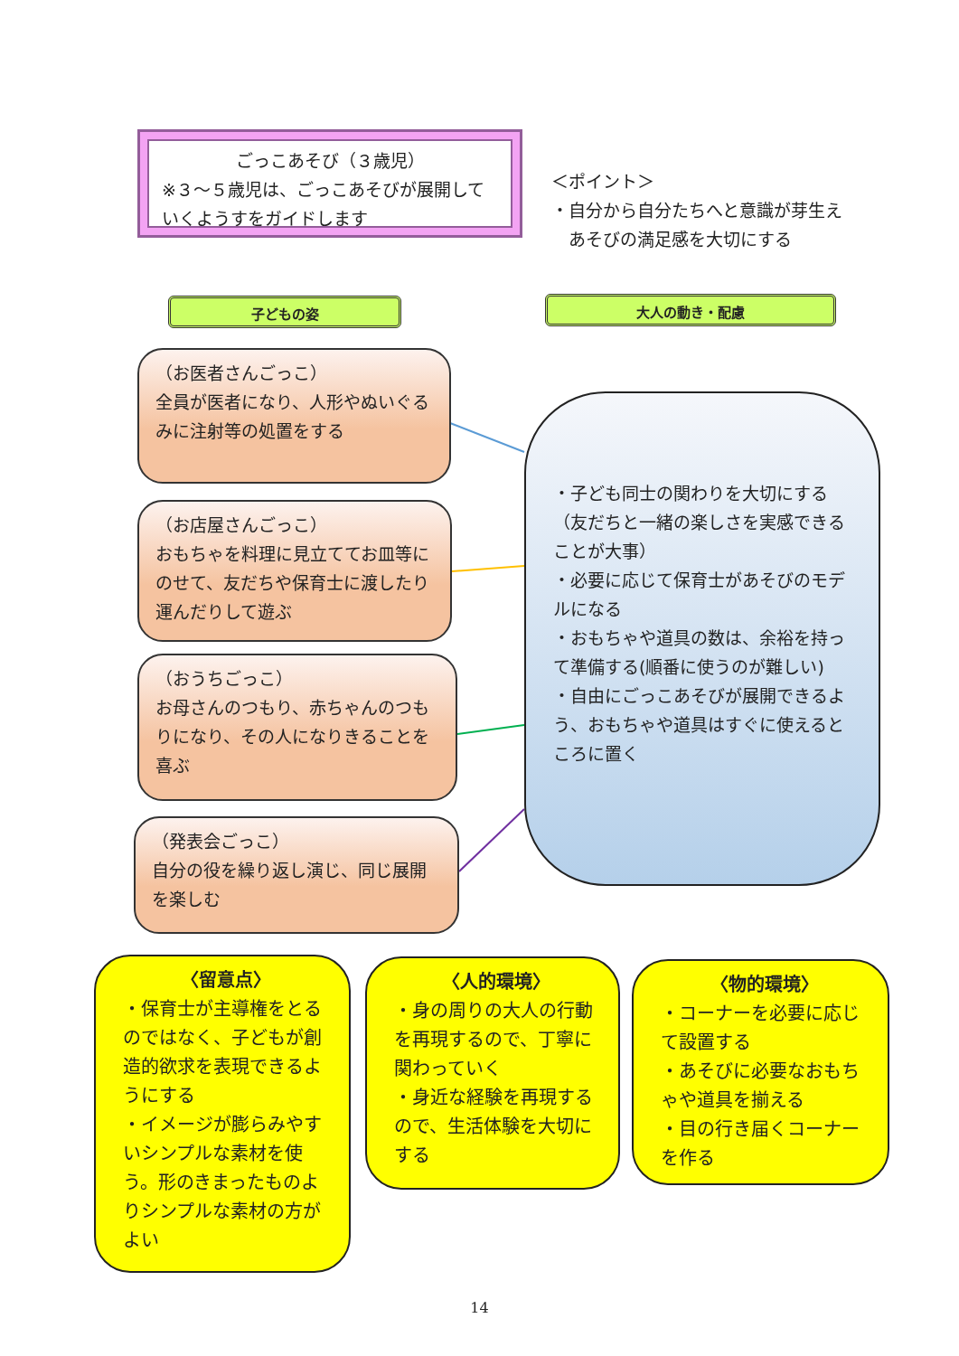ごっこあそび（３歳児）
※３～５歳児は、ごっこあそびが展開していくようすをガイドします
＜ポイント＞
・自分から自分たちへと意識が芽生え
　あそびの満足感を大切にする
子どもの姿 大人の動き・配慮
（お医者さんごっこ）
全員が医者になり、人形やぬいぐるみに注射等の処置をする
（お店屋さんごっこ）
おもちゃを料理に見立ててお皿等にのせて、友だちや保育士に渡したり運んだりして遊ぶ
（おうちごっこ）
お母さんのつもり、赤ちゃんのつもりになり、その人になりきることを喜ぶ
（発表会ごっこ）
自分の役を繰り返し演じ、同じ展開を楽しむ
・子ども同士の関わりを大切にする（友だちと一緒の楽しさを実感できることが大事）
・必要に応じて保育士があそびのモデルになる
・おもちゃや道具の数は、余裕を持って準備する(順番に使うのが難しい)
・自由にごっこあそびが展開できるよう、おもちゃや道具はすぐに使えるところに置く
〈留意点〉
・保育士が主導権をとるのではなく、子どもが創造的欲求を表現できるようにする
・イメージが膨らみやすいシンプルな素材を使う。形のきまったものよりシンプルな素材の方がよい
〈人的環境〉
・身の周りの大人の行動を再現するので、丁寧に関わっていく
・身近な経験を再現するので、生活体験を大切にする
〈物的環境〉
・コーナーを必要に応じて設置する
・あそびに必要なおもちゃや道具を揃える
・目の行き届くコーナーを作る
14